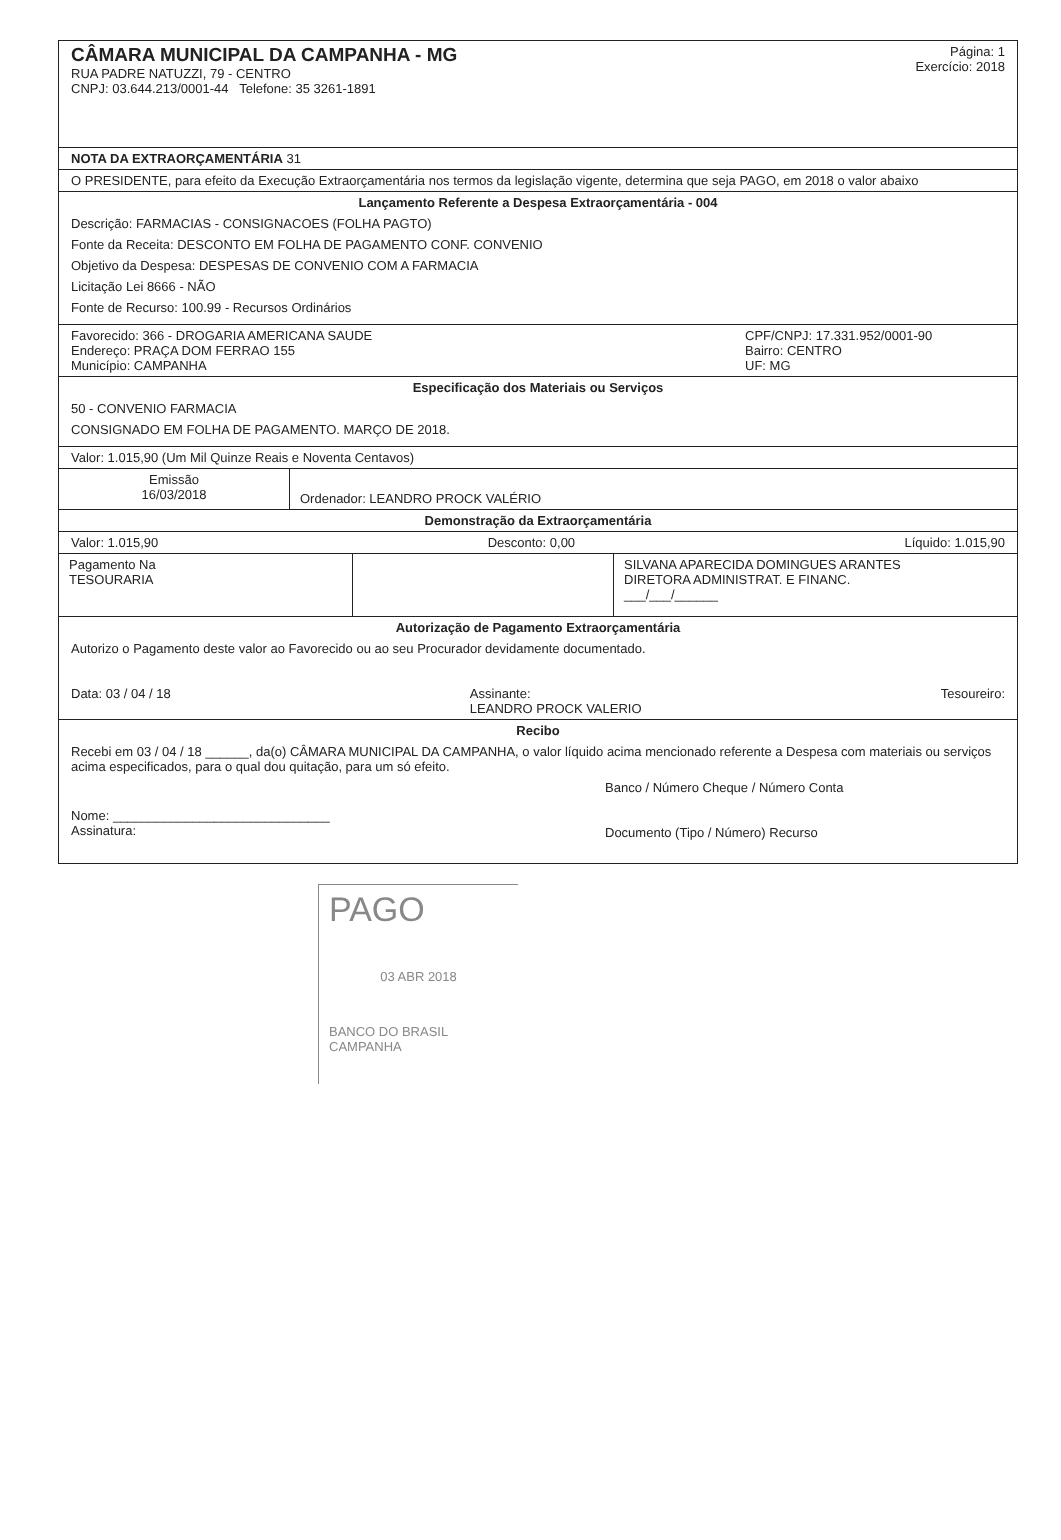CÂMARA MUNICIPAL DA CAMPANHA - MG
RUA PADRE NATUZZI, 79 - CENTRO
CNPJ: 03.644.213/0001-44 Telefone: 35 3261-1891
Página: 1
Exercício: 2018
NOTA DA EXTRAORÇAMENTÁRIA 31
O PRESIDENTE, para efeito da Execução Extraorçamentária nos termos da legislação vigente, determina que seja PAGO, em 2018 o valor abaixo
Lançamento Referente a Despesa Extraorçamentária - 004
Descrição: FARMACIAS - CONSIGNACOES (FOLHA PAGTO)
Fonte da Receita: DESCONTO EM FOLHA DE PAGAMENTO CONF. CONVENIO
Objetivo da Despesa: DESPESAS DE CONVENIO COM A FARMACIA
Licitação Lei 8666 - NÃO
Fonte de Recurso: 100.99 - Recursos Ordinários
Favorecido: 366 - DROGARIA AMERICANA SAUDE
Endereço: PRAÇA DOM FERRAO 155
Município: CAMPANHA
CPF/CNPJ: 17.331.952/0001-90
Bairro: CENTRO
UF: MG
Especificação dos Materiais ou Serviços
50 - CONVENIO FARMACIA
CONSIGNADO EM FOLHA DE PAGAMENTO. MARÇO DE 2018.
Valor: 1.015,90 (Um Mil Quinze Reais e Noventa Centavos)
Emissão
16/03/2018
Ordenador: LEANDRO PROCK VALÉRIO
Demonstração da Extraorçamentária
Valor: 1.015,90 Desconto: 0,00 Líquido: 1.015,90
Pagamento Na
TESOURARIA
SILVANA APARECIDA DOMINGUES ARANTES
DIRETORA ADMINISTRAT. E FINANC.
___/___/______
Autorização de Pagamento Extraorçamentária
Autorizo o Pagamento deste valor ao Favorecido ou ao seu Procurador devidamente documentado.
Data: 03 / 04 / 18 Assinante:
LEANDRO PROCK VALERIO Tesoureiro:
Recibo
Recebi em 03 / 04 / 18 ______, da(o) CÂMARA MUNICIPAL DA CAMPANHA, o valor líquido acima mencionado referente a Despesa com materiais ou serviços acima especificados, para o qual dou quitação, para um só efeito.
Nome: ______________________________
Assinatura:
Banco / Número Cheque / Número Conta
Documento (Tipo / Número) Recurso
PAGO
03 ABR 2018
BANCO DO BRASIL
CAMPANHA